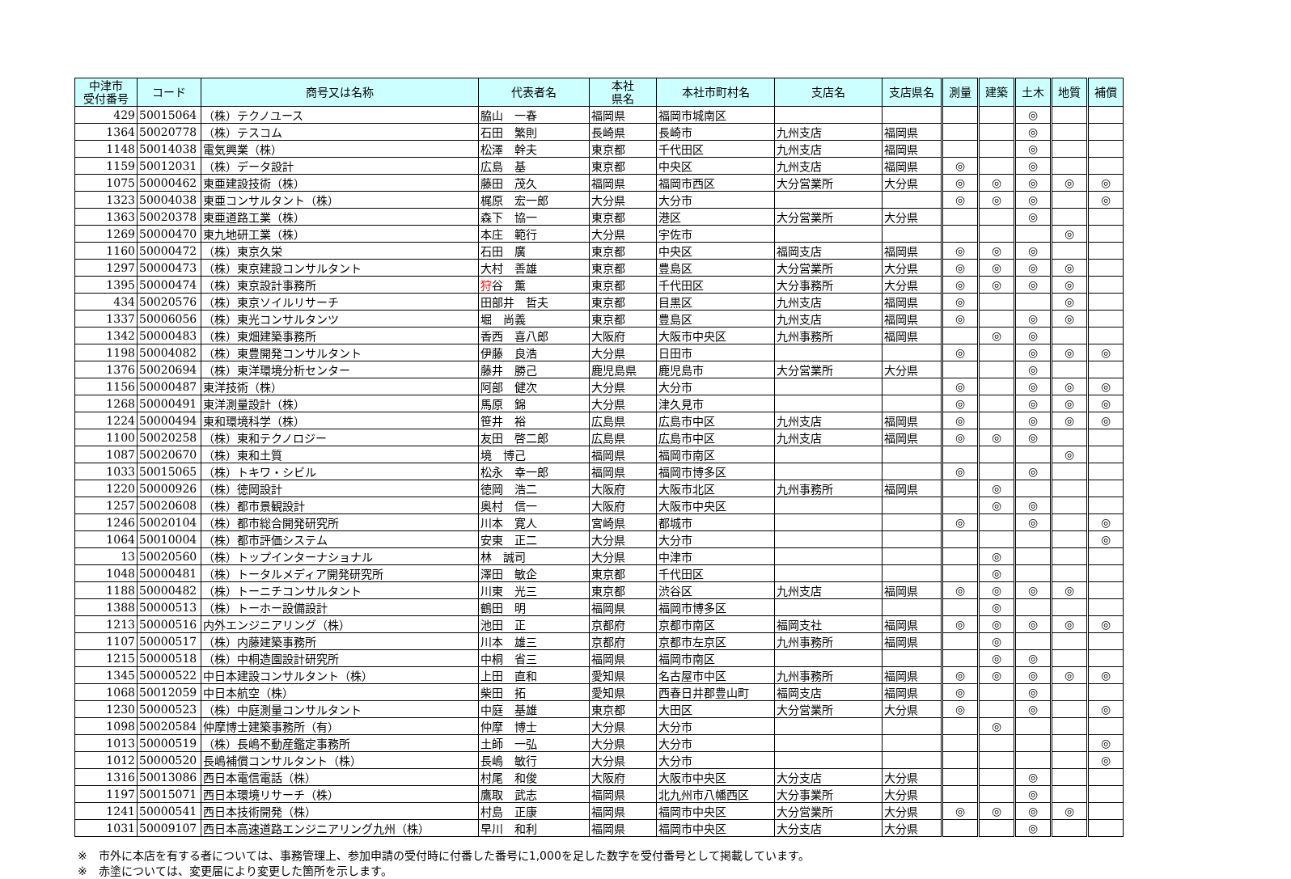| 中津市 受付番号 | コード | 商号又は名称 | 代表者名 | 本社 県名 | 本社市町村名 | 支店名 | 支店県名 | 測量 | 建築 | 土木 | 地質 | 補償 |
| --- | --- | --- | --- | --- | --- | --- | --- | --- | --- | --- | --- | --- |
| 429 | 50015064 | （株）テクノユース | 脇山 一春 | 福岡県 | 福岡市城南区 | | | | | ◎ | | |
| 1364 | 50020778 | （株）テスコム | 石田 繁則 | 長崎県 | 長崎市 | 九州支店 | 福岡県 | | | ◎ | | |
| 1148 | 50014038 | 電気興業（株） | 松澤 幹夫 | 東京都 | 千代田区 | 九州支店 | 福岡県 | | | ◎ | | |
| 1159 | 50012031 | （株）データ設計 | 広島 基 | 東京都 | 中央区 | 九州支店 | 福岡県 | ◎ | | ◎ | | |
| 1075 | 50000462 | 東亜建設技術（株） | 藤田 茂久 | 福岡県 | 福岡市西区 | 大分営業所 | 大分県 | ◎ | ◎ | ◎ | ◎ | ◎ |
| 1323 | 50004038 | 東亜コンサルタント（株） | 梶原 宏一郎 | 大分県 | 大分市 | | | ◎ | ◎ | ◎ | | ◎ |
| 1363 | 50020378 | 東亜道路工業（株） | 森下 協一 | 東京都 | 港区 | 大分営業所 | 大分県 | | | ◎ | | |
| 1269 | 50000470 | 東九地研工業（株） | 本庄 範行 | 大分県 | 宇佐市 | | | | | | ◎ | |
| 1160 | 50000472 | （株）東京久栄 | 石田 廣 | 東京都 | 中央区 | 福岡支店 | 福岡県 | ◎ | ◎ | ◎ | | |
| 1297 | 50000473 | （株）東京建設コンサルタント | 大村 善雄 | 東京都 | 豊島区 | 大分営業所 | 大分県 | ◎ | ◎ | ◎ | ◎ | |
| 1395 | 50000474 | （株）東京設計事務所 | 狩 谷 薫 | 東京都 | 千代田区 | 大分事務所 | 大分県 | ◎ | ◎ | ◎ | ◎ | |
| 434 | 50020576 | （株）東京ソイルリサーチ | 田部井 哲夫 | 東京都 | 目黒区 | 九州支店 | 福岡県 | ◎ | | | ◎ | |
| 1337 | 50006056 | （株）東光コンサルタンツ | 堀 尚義 | 東京都 | 豊島区 | 九州支店 | 福岡県 | ◎ | | ◎ | ◎ | |
| 1342 | 50000483 | （株）東畑建築事務所 | 香西 喜八郎 | 大阪府 | 大阪市中央区 | 九州事務所 | 福岡県 | | ◎ | ◎ | | |
| 1198 | 50004082 | （株）東豊開発コンサルタント | 伊藤 良浩 | 大分県 | 日田市 | | | ◎ | | ◎ | ◎ | ◎ |
| 1376 | 50020694 | （株）東洋環境分析センター | 藤井 勝己 | 鹿児島県 | 鹿児島市 | 大分営業所 | 大分県 | | | ◎ | | |
| 1156 | 50000487 | 東洋技術（株） | 阿部 健次 | 大分県 | 大分市 | | | ◎ | | ◎ | ◎ | ◎ |
| 1268 | 50000491 | 東洋測量設計（株） | 馬原 錦 | 大分県 | 津久見市 | | | ◎ | | ◎ | ◎ | ◎ |
| 1224 | 50000494 | 東和環境科学（株） | 笹井 裕 | 広島県 | 広島市中区 | 九州支店 | 福岡県 | ◎ | | ◎ | ◎ | ◎ |
| 1100 | 50020258 | （株）東和テクノロジー | 友田 啓二郎 | 広島県 | 広島市中区 | 九州支店 | 福岡県 | ◎ | ◎ | ◎ | | |
| 1087 | 50020670 | （株）東和土質 | 境 博己 | 福岡県 | 福岡市南区 | | | | | | ◎ | |
| 1033 | 50015065 | （株）トキワ・シビル | 松永 幸一郎 | 福岡県 | 福岡市博多区 | | | ◎ | | ◎ | | |
| 1220 | 50000926 | （株）徳岡設計 | 徳岡 浩二 | 大阪府 | 大阪市北区 | 九州事務所 | 福岡県 | | ◎ | | | |
| 1257 | 50020608 | （株）都市景観設計 | 奥村 信一 | 大阪府 | 大阪市中央区 | | | | ◎ | ◎ | | |
| 1246 | 50020104 | （株）都市総合開発研究所 | 川本 寛人 | 宮崎県 | 都城市 | | | ◎ | | ◎ | | ◎ |
| 1064 | 50010004 | （株）都市評価システム | 安東 正二 | 大分県 | 大分市 | | | | | | | ◎ |
| 13 | 50020560 | （株）トップインターナショナル | 林 誠司 | 大分県 | 中津市 | | | | ◎ | | | |
| 1048 | 50000481 | （株）トータルメディア開発研究所 | 澤田 敏企 | 東京都 | 千代田区 | | | | ◎ | | | |
| 1188 | 50000482 | （株）トーニチコンサルタント | 川東 光三 | 東京都 | 渋谷区 | 九州支店 | 福岡県 | ◎ | ◎ | ◎ | ◎ | |
| 1388 | 50000513 | （株）トーホー設備設計 | 鶴田 明 | 福岡県 | 福岡市博多区 | | | | ◎ | | | |
| 1213 | 50000516 | 内外エンジニアリング（株） | 池田 正 | 京都府 | 京都市南区 | 福岡支社 | 福岡県 | ◎ | ◎ | ◎ | ◎ | ◎ |
| 1107 | 50000517 | （株）内藤建築事務所 | 川本 雄三 | 京都府 | 京都市左京区 | 九州事務所 | 福岡県 | | ◎ | | | |
| 1215 | 50000518 | （株）中桐造園設計研究所 | 中桐 省三 | 福岡県 | 福岡市南区 | | | | ◎ | ◎ | | |
| 1345 | 50000522 | 中日本建設コンサルタント（株） | 上田 直和 | 愛知県 | 名古屋市中区 | 九州事務所 | 福岡県 | ◎ | ◎ | ◎ | ◎ | ◎ |
| 1068 | 50012059 | 中日本航空（株） | 柴田 拓 | 愛知県 | 西春日井郡豊山町 | 福岡支店 | 福岡県 | ◎ | | ◎ | | |
| 1230 | 50000523 | （株）中庭測量コンサルタント | 中庭 基雄 | 東京都 | 大田区 | 大分営業所 | 大分県 | ◎ | | ◎ | | ◎ |
| 1098 | 50020584 | 仲摩博士建築事務所（有） | 仲摩 博士 | 大分県 | 大分市 | | | | ◎ | | | |
| 1013 | 50000519 | （株）長嶋不動産鑑定事務所 | 土師 一弘 | 大分県 | 大分市 | | | | | | | ◎ |
| 1012 | 50000520 | 長嶋補償コンサルタント（株） | 長嶋 敏行 | 大分県 | 大分市 | | | | | | | ◎ |
| 1316 | 50013086 | 西日本電信電話（株） | 村尾 和俊 | 大阪府 | 大阪市中央区 | 大分支店 | 大分県 | | | ◎ | | |
| 1197 | 50015071 | 西日本環境リサーチ（株） | 鷹取 武志 | 福岡県 | 北九州市八幡西区 | 大分事業所 | 大分県 | | | ◎ | | |
| 1241 | 50000541 | 西日本技術開発（株） | 村島 正康 | 福岡県 | 福岡市中央区 | 大分営業所 | 大分県 | ◎ | ◎ | ◎ | ◎ | |
| 1031 | 50009107 | 西日本高速道路エンジニアリング九州（株） | 早川 和利 | 福岡県 | 福岡市中央区 | 大分支店 | 大分県 | | | ◎ | | |
※　市外に本店を有する者については、事務管理上、参加申請の受付時に付番した番号に1,000を足した数字を受付番号として掲載しています。
※　赤塗については、変更届により変更した箇所を示します。